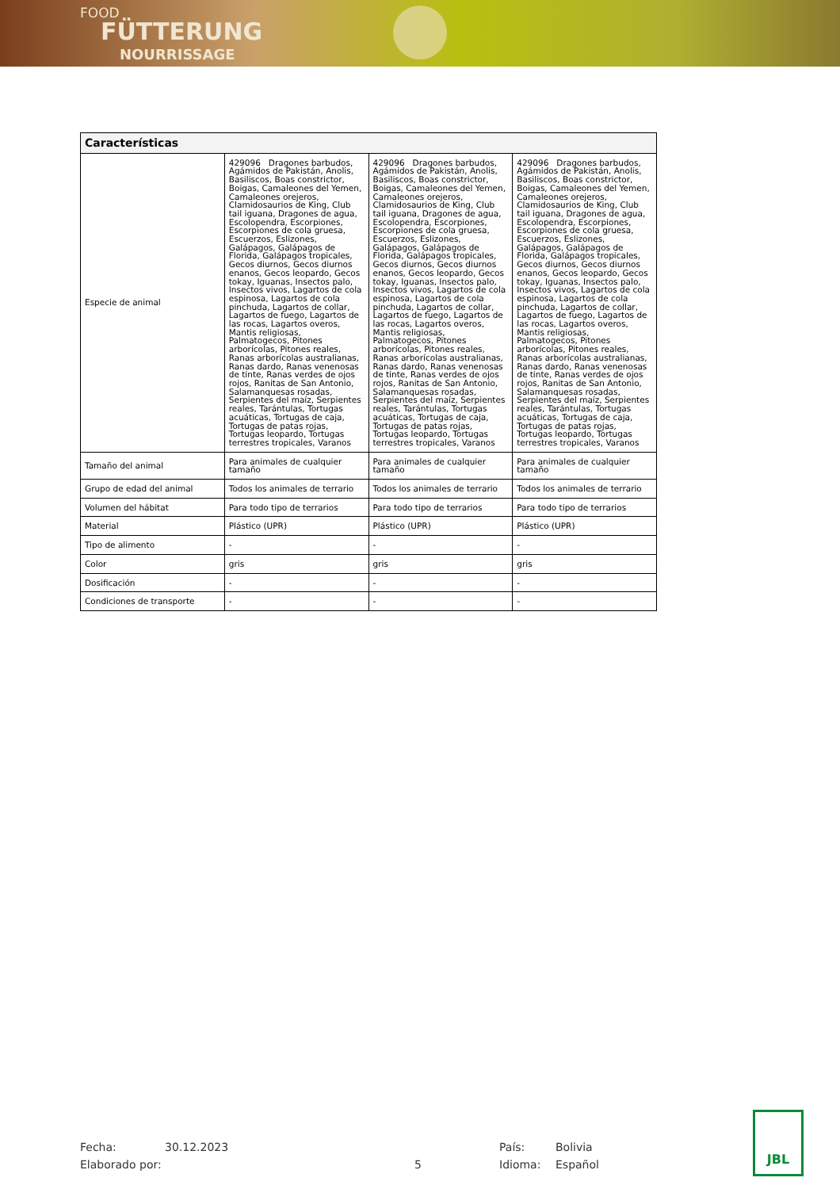FOOD
FÜTTERUNG
NOURRISSAGE
| Características | | | |
| --- | --- | --- | --- |
| Especie de animal | 429096 Dragones barbudos, Agámidos de Pakistán, Anolis, Basiliscos, Boas constrictor, Boigas, Camaleones del Yemen, Camaleones orejeros, Clamidosaurios de King, Club tail iguana, Dragones de agua, Escolopendra, Escorpiones, Escorpiones de cola gruesa, Escuerzos, Eslizones, Galápagos, Galápagos de Florida, Galápagos tropicales, Gecos diurnos, Gecos diurnos enanos, Gecos leopardo, Gecos tokay, Iguanas, Insectos palo, Insectos vivos, Lagartos de cola espinosa, Lagartos de cola pinchuda, Lagartos de collar, Lagartos de fuego, Lagartos de las rocas, Lagartos overos, Mantis religiosas, Palmatogecos, Pitones arborícolas, Pitones reales, Ranas arborícolas australianas, Ranas dardo, Ranas venenosas de tinte, Ranas verdes de ojos rojos, Ranitas de San Antonio, Salamanquesas rosadas, Serpientes del maíz, Serpientes reales, Tarántulas, Tortugas acuáticas, Tortugas de caja, Tortugas de patas rojas, Tortugas leopardo, Tortugas terrestres tropicales, Varanos | 429096 Dragones barbudos, Agámidos de Pakistán, Anolis, Basiliscos, Boas constrictor, Boigas, Camaleones del Yemen, Camaleones orejeros, Clamidosaurios de King, Club tail iguana, Dragones de agua, Escolopendra, Escorpiones, Escorpiones de cola gruesa, Escuerzos, Eslizones, Galápagos, Galápagos de Florida, Galápagos tropicales, Gecos diurnos, Gecos diurnos enanos, Gecos leopardo, Gecos tokay, Iguanas, Insectos palo, Insectos vivos, Lagartos de cola espinosa, Lagartos de cola pinchuda, Lagartos de collar, Lagartos de fuego, Lagartos de las rocas, Lagartos overos, Mantis religiosas, Palmatogecos, Pitones arborícolas, Pitones reales, Ranas arborícolas australianas, Ranas dardo, Ranas venenosas de tinte, Ranas verdes de ojos rojos, Ranitas de San Antonio, Salamanquesas rosadas, Serpientes del maíz, Serpientes reales, Tarántulas, Tortugas acuáticas, Tortugas de caja, Tortugas de patas rojas, Tortugas leopardo, Tortugas terrestres tropicales, Varanos | 429096 Dragones barbudos, Agámidos de Pakistán, Anolis, Basiliscos, Boas constrictor, Boigas, Camaleones del Yemen, Camaleones orejeros, Clamidosaurios de King, Club tail iguana, Dragones de agua, Escolopendra, Escorpiones, Escorpiones de cola gruesa, Escuerzos, Eslizones, Galápagos, Galápagos de Florida, Galápagos tropicales, Gecos diurnos, Gecos diurnos enanos, Gecos leopardo, Gecos tokay, Iguanas, Insectos palo, Insectos vivos, Lagartos de cola espinosa, Lagartos de cola pinchuda, Lagartos de collar, Lagartos de fuego, Lagartos de las rocas, Lagartos overos, Mantis religiosas, Palmatogecos, Pitones arborícolas, Pitones reales, Ranas arborícolas australianas, Ranas dardo, Ranas venenosas de tinte, Ranas verdes de ojos rojos, Ranitas de San Antonio, Salamanquesas rosadas, Serpientes del maíz, Serpientes reales, Tarántulas, Tortugas acuáticas, Tortugas de caja, Tortugas de patas rojas, Tortugas leopardo, Tortugas terrestres tropicales, Varanos |
| Tamaño del animal | Para animales de cualquier tamaño | Para animales de cualquier tamaño | Para animales de cualquier tamaño |
| Grupo de edad del animal | Todos los animales de terrario | Todos los animales de terrario | Todos los animales de terrario |
| Volumen del hábitat | Para todo tipo de terrarios | Para todo tipo de terrarios | Para todo tipo de terrarios |
| Material | Plástico (UPR) | Plástico (UPR) | Plástico (UPR) |
| Tipo de alimento | - | - | - |
| Color | gris | gris | gris |
| Dosificación | - | - | - |
| Condiciones de transporte | - | - | - |
Fecha: 30.12.2023 País: Bolivia
Elaborado por: 5 Idioma: Español
JBL